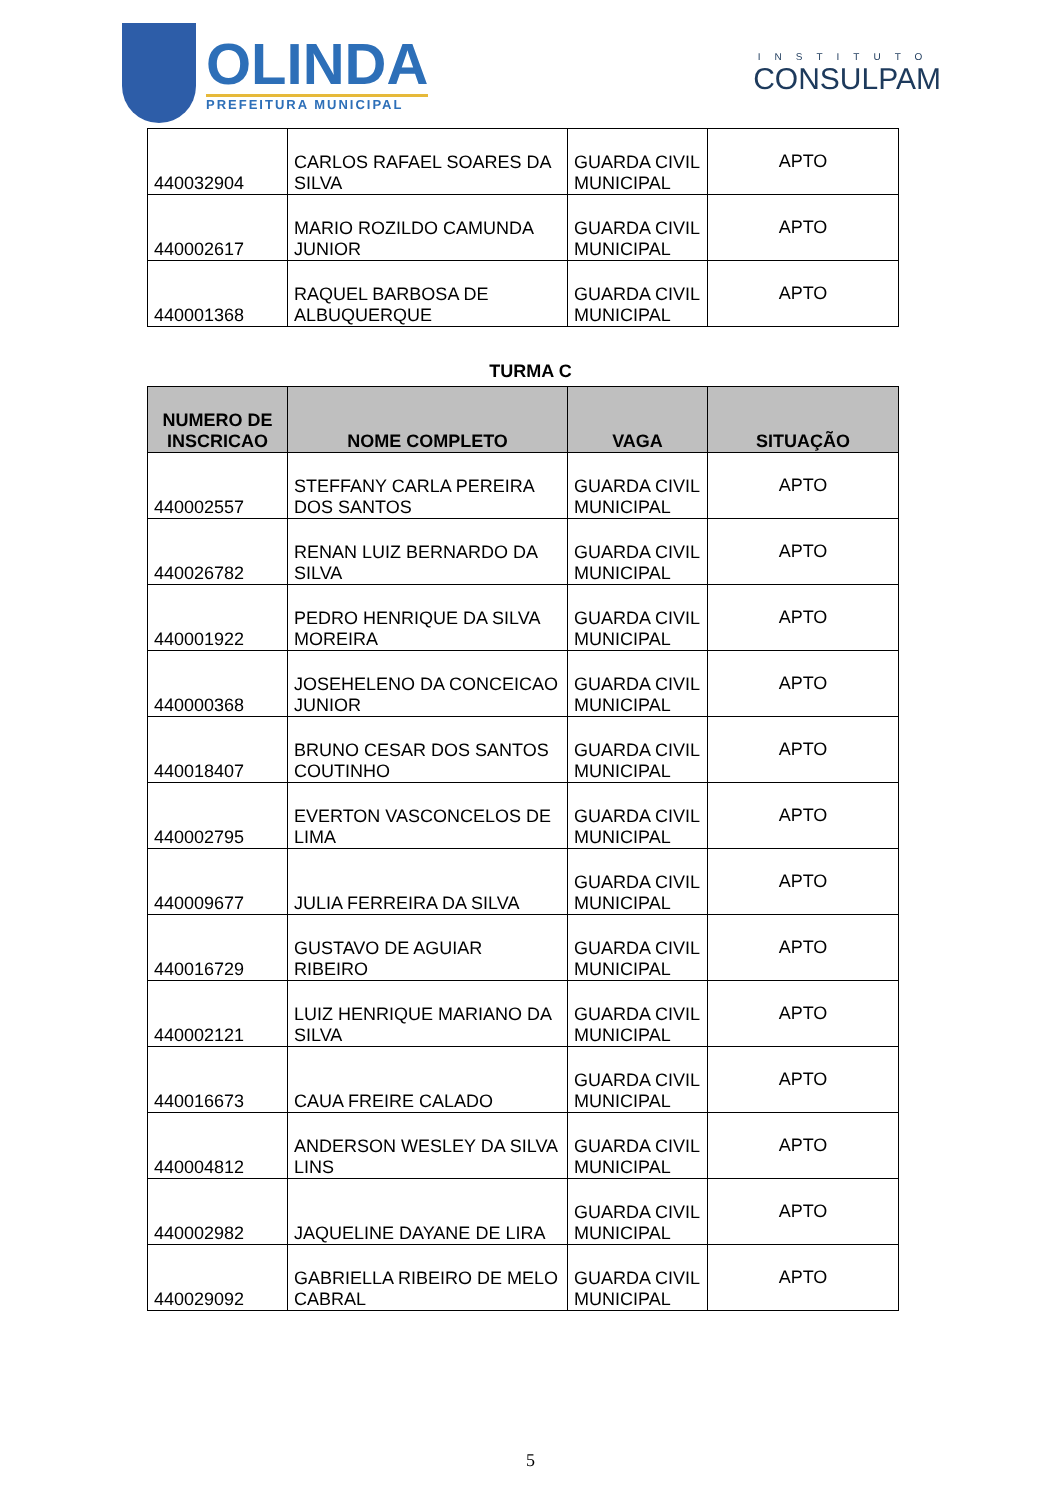OLINDA
PREFEITURA MUNICIPAL
INSTITUTO
CONSULPAM
| 440032904 | CARLOS RAFAEL SOARES DA SILVA | GUARDA CIVIL MUNICIPAL | APTO |
| 440002617 | MARIO ROZILDO CAMUNDA JUNIOR | GUARDA CIVIL MUNICIPAL | APTO |
| 440001368 | RAQUEL BARBOSA DE ALBUQUERQUE | GUARDA CIVIL MUNICIPAL | APTO |
TURMA C
| NUMERO DE INSCRICAO | NOME COMPLETO | VAGA | SITUAÇÃO |
| --- | --- | --- | --- |
| 440002557 | STEFFANY CARLA PEREIRA DOS SANTOS | GUARDA CIVIL MUNICIPAL | APTO |
| 440026782 | RENAN LUIZ BERNARDO DA SILVA | GUARDA CIVIL MUNICIPAL | APTO |
| 440001922 | PEDRO HENRIQUE DA SILVA MOREIRA | GUARDA CIVIL MUNICIPAL | APTO |
| 440000368 | JOSEHELENO DA CONCEICAO JUNIOR | GUARDA CIVIL MUNICIPAL | APTO |
| 440018407 | BRUNO CESAR DOS SANTOS COUTINHO | GUARDA CIVIL MUNICIPAL | APTO |
| 440002795 | EVERTON VASCONCELOS DE LIMA | GUARDA CIVIL MUNICIPAL | APTO |
| 440009677 | JULIA FERREIRA DA SILVA | GUARDA CIVIL MUNICIPAL | APTO |
| 440016729 | GUSTAVO DE AGUIAR RIBEIRO | GUARDA CIVIL MUNICIPAL | APTO |
| 440002121 | LUIZ HENRIQUE MARIANO DA SILVA | GUARDA CIVIL MUNICIPAL | APTO |
| 440016673 | CAUA FREIRE CALADO | GUARDA CIVIL MUNICIPAL | APTO |
| 440004812 | ANDERSON WESLEY DA SILVA LINS | GUARDA CIVIL MUNICIPAL | APTO |
| 440002982 | JAQUELINE DAYANE DE LIRA | GUARDA CIVIL MUNICIPAL | APTO |
| 440029092 | GABRIELLA RIBEIRO DE MELO CABRAL | GUARDA CIVIL MUNICIPAL | APTO |
5